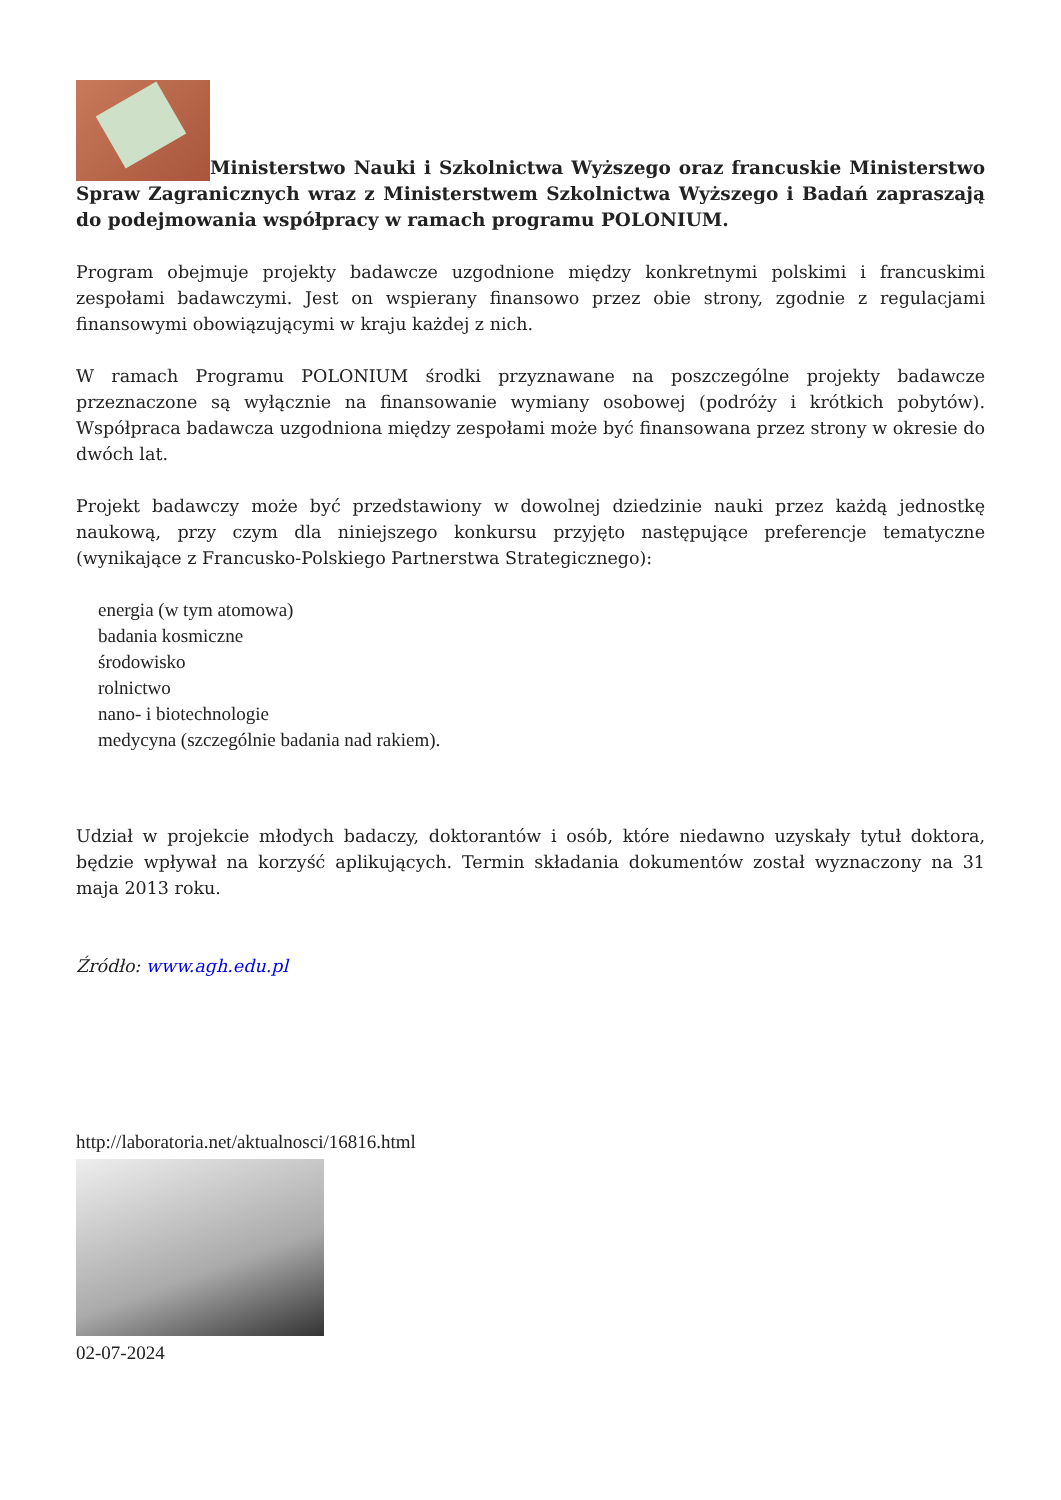Ministerstwo Nauki i Szkolnictwa Wyższego oraz francuskie Ministerstwo Spraw Zagranicznych wraz z Ministerstwem Szkolnictwa Wyższego i Badań zapraszają do podejmowania współpracy w ramach programu POLONIUM.
Program obejmuje projekty badawcze uzgodnione między konkretnymi polskimi i francuskimi zespołami badawczymi. Jest on wspierany finansowo przez obie strony, zgodnie z regulacjami finansowymi obowiązującymi w kraju każdej z nich.
W ramach Programu POLONIUM środki przyznawane na poszczególne projekty badawcze przeznaczone są wyłącznie na finansowanie wymiany osobowej (podróży i krótkich pobytów). Współpraca badawcza uzgodniona między zespołami może być finansowana przez strony w okresie do dwóch lat.
Projekt badawczy może być przedstawiony w dowolnej dziedzinie nauki przez każdą jednostkę naukową, przy czym dla niniejszego konkursu przyjęto następujące preferencje tematyczne (wynikające z Francusko-Polskiego Partnerstwa Strategicznego):
energia (w tym atomowa)
badania kosmiczne
środowisko
rolnictwo
nano- i biotechnologie
medycyna (szczególnie badania nad rakiem).
Udział w projekcie młodych badaczy, doktorantów i osób, które niedawno uzyskały tytuł doktora, będzie wpływał na korzyść aplikujących. Termin składania dokumentów został wyznaczony na 31 maja 2013 roku.
Źródło: www.agh.edu.pl
http://laboratoria.net/aktualnosci/16816.html
02-07-2024